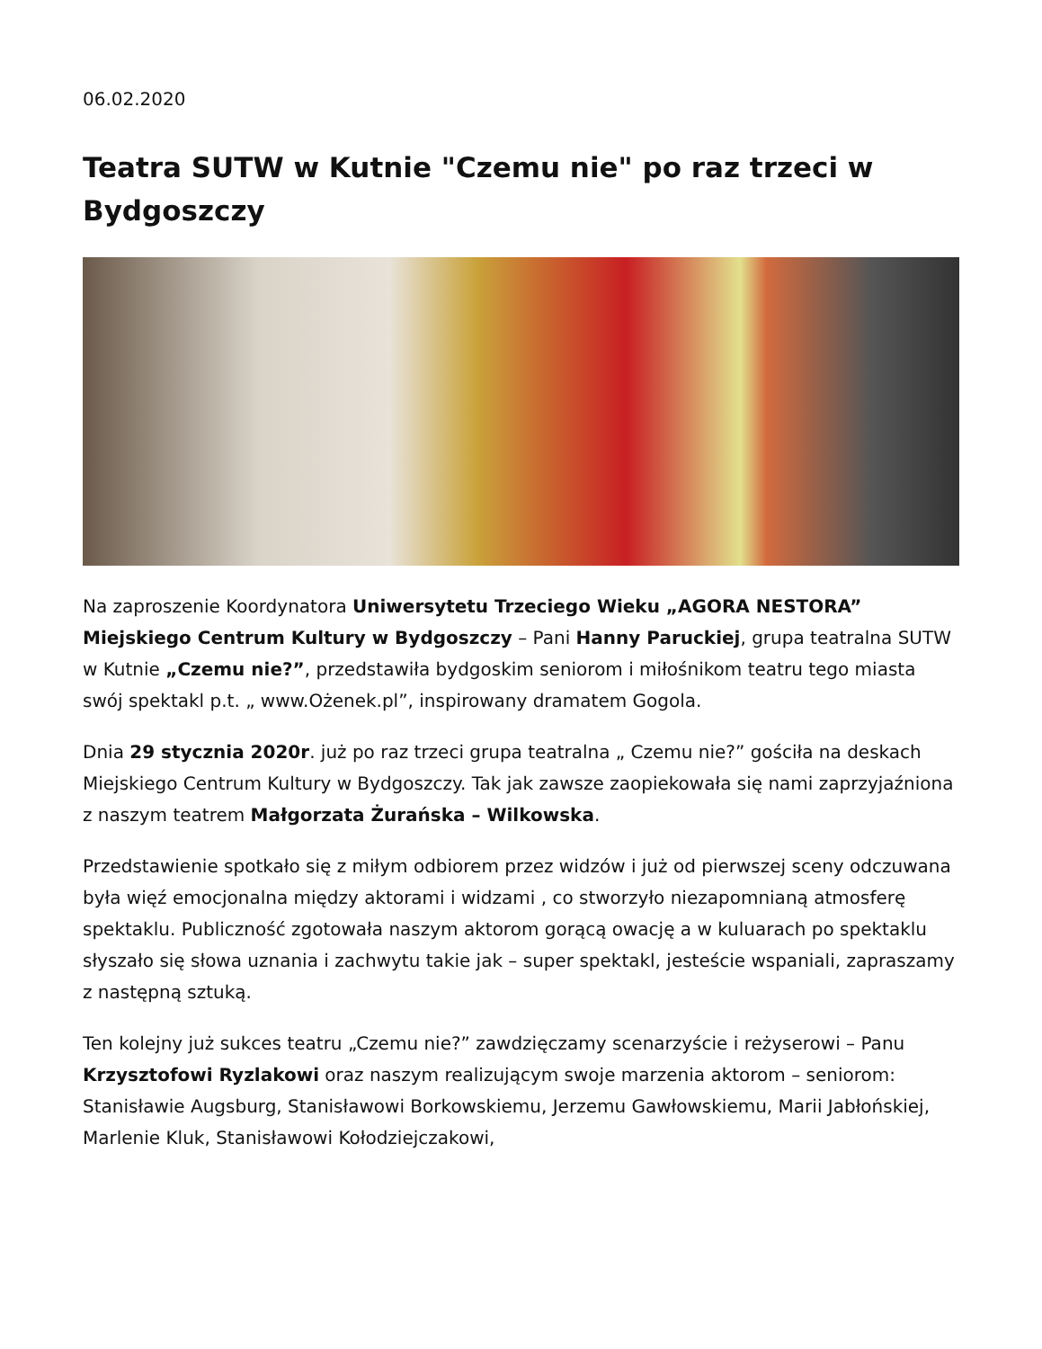06.02.2020
Teatra SUTW w Kutnie "Czemu nie" po raz trzeci w Bydgoszczy
Na zaproszenie Koordynatora Uniwersytetu Trzeciego Wieku „AGORA NESTORA” Miejskiego Centrum Kultury w Bydgoszczy – Pani Hanny Paruckiej, grupa teatralna SUTW w Kutnie „Czemu nie?”, przedstawiła bydgoskim seniorom i miłośnikom teatru tego miasta swój spektakl p.t. „ www.Ożenek.pl”, inspirowany dramatem Gogola.
Dnia 29 stycznia 2020r. już po raz trzeci grupa teatralna „ Czemu nie?” gościła na deskach Miejskiego Centrum Kultury w Bydgoszczy. Tak jak zawsze zaopiekowała się nami zaprzyjaźniona z naszym teatrem Małgorzata Żurańska – Wilkowska.
Przedstawienie spotkało się z miłym odbiorem przez widzów i już od pierwszej sceny odczuwana była więź emocjonalna między aktorami i widzami , co stworzyło niezapomnianą atmosferę spektaklu. Publiczność zgotowała naszym aktorom gorącą owację a w kuluarach po spektaklu słyszało się słowa uznania i zachwytu takie jak – super spektakl, jesteście wspaniali, zapraszamy
z następną sztuką.
Ten kolejny już sukces teatru „Czemu nie?” zawdzięczamy scenarzyście i reżyserowi – Panu Krzysztofowi Ryzlakowi oraz naszym realizującym swoje marzenia aktorom – seniorom: Stanisławie Augsburg, Stanisławowi Borkowskiemu, Jerzemu Gawłowskiemu, Marii Jabłońskiej, Marlenie Kluk, Stanisławowi Kołodziejczakowi,